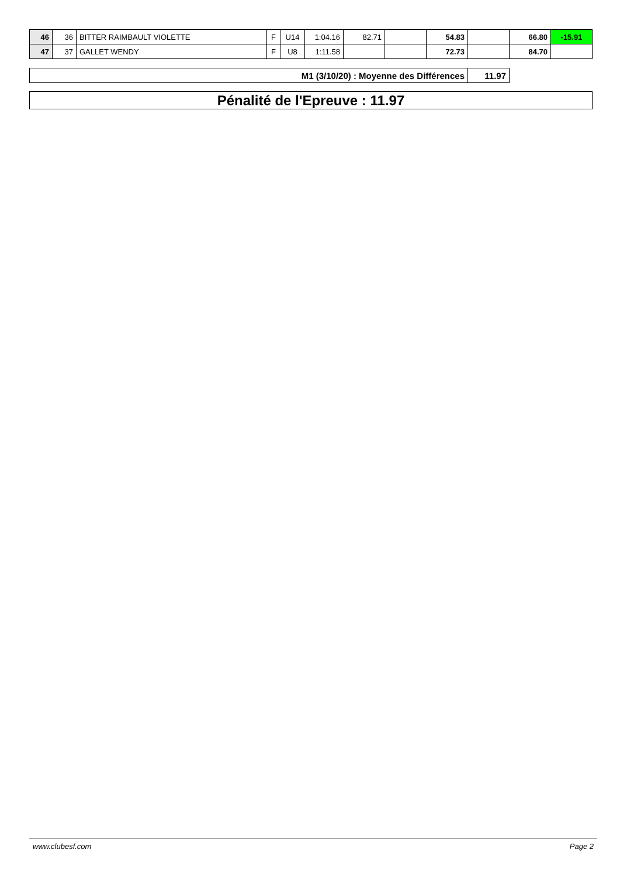| 46 | 36 | BITTER RAIMBAULT VIOLETTE | F | U14 | 1:04.16 | 82.71 | | 54.83 | | 66.80 | -15.91 |
| 47 | 37 | GALLET WENDY | F | U8 | 1:11.58 | | | 72.73 | | 84.70 | |
| M1 (3/10/20) : Moyenne des Différences | 11.97 |
Pénalité de l'Epreuve : 11.97
www.clubesf.com Page 2